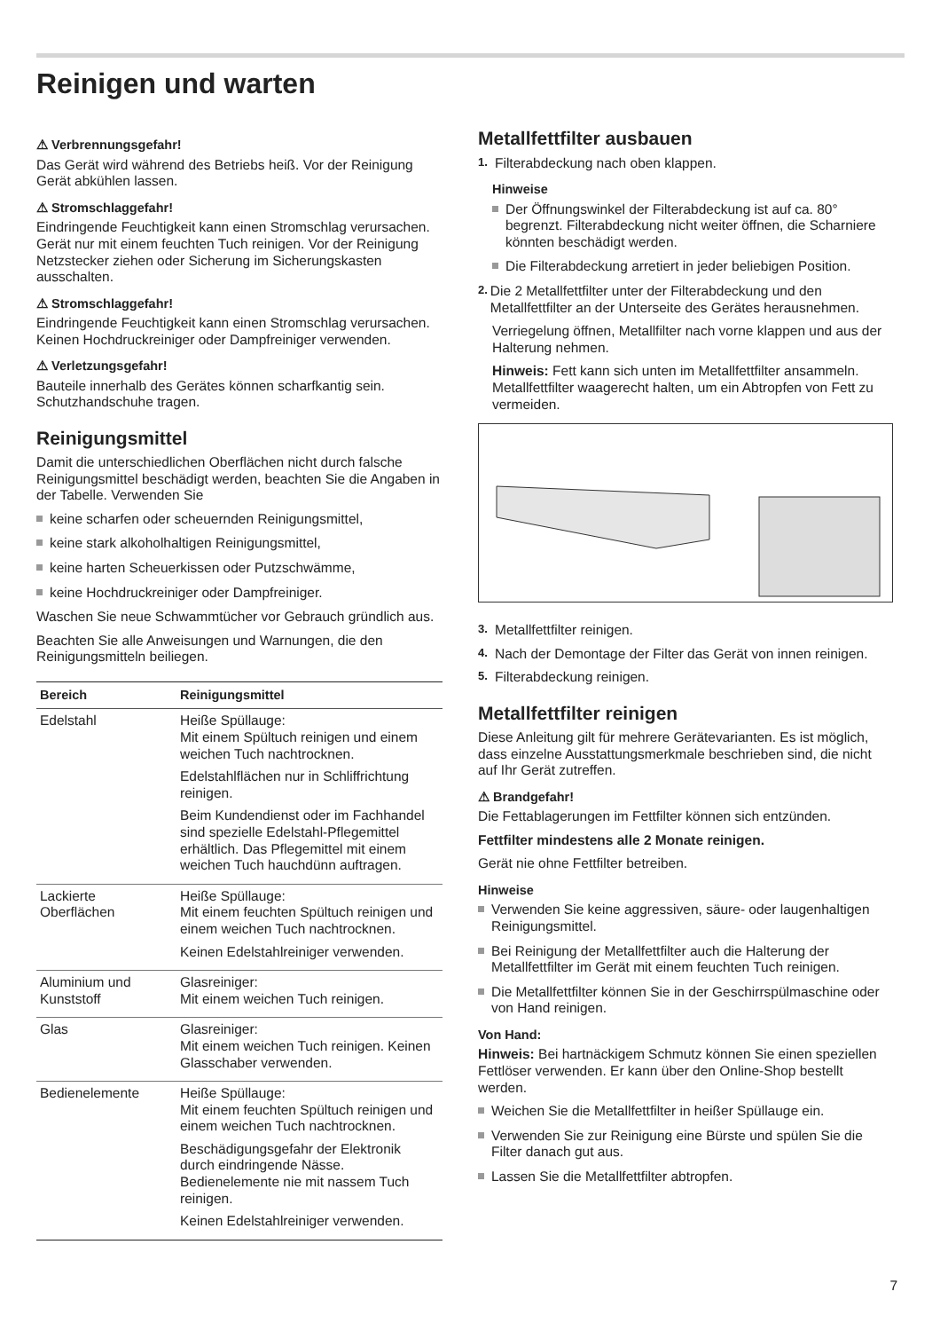Reinigen und warten
⚠ Verbrennungsgefahr!
Das Gerät wird während des Betriebs heiß. Vor der Reinigung Gerät abkühlen lassen.
⚠ Stromschlaggefahr!
Eindringende Feuchtigkeit kann einen Stromschlag verursachen. Gerät nur mit einem feuchten Tuch reinigen. Vor der Reinigung Netzstecker ziehen oder Sicherung im Sicherungskasten ausschalten.
⚠ Stromschlaggefahr!
Eindringende Feuchtigkeit kann einen Stromschlag verursachen. Keinen Hochdruckreiniger oder Dampfreiniger verwenden.
⚠ Verletzungsgefahr!
Bauteile innerhalb des Gerätes können scharfkantig sein. Schutzhandschuhe tragen.
Reinigungsmittel
Damit die unterschiedlichen Oberflächen nicht durch falsche Reinigungsmittel beschädigt werden, beachten Sie die Angaben in der Tabelle. Verwenden Sie
keine scharfen oder scheuernden Reinigungsmittel,
keine stark alkoholhaltigen Reinigungsmittel,
keine harten Scheuerkissen oder Putzschwämme,
keine Hochdruckreiniger oder Dampfreiniger.
Waschen Sie neue Schwammtücher vor Gebrauch gründlich aus.
Beachten Sie alle Anweisungen und Warnungen, die den Reinigungsmitteln beiliegen.
| Bereich | Reinigungsmittel |
| --- | --- |
| Edelstahl | Heiße Spüllauge: Mit einem Spültuch reinigen und einem weichen Tuch nachtrocknen. Edelstahlflächen nur in Schliffrichtung reinigen. Beim Kundendienst oder im Fachhandel sind spezielle Edelstahl-Pflegemittel erhältlich. Das Pflegemittel mit einem weichen Tuch hauchdünn auftragen. |
| Lackierte Oberflächen | Heiße Spüllauge: Mit einem feuchten Spültuch reinigen und einem weichen Tuch nachtrocknen. Keinen Edelstahlreiniger verwenden. |
| Aluminium und Kunststoff | Glasreiniger: Mit einem weichen Tuch reinigen. |
| Glas | Glasreiniger: Mit einem weichen Tuch reinigen. Keinen Glasschaber verwenden. |
| Bedienelemente | Heiße Spüllauge: Mit einem feuchten Spültuch reinigen und einem weichen Tuch nachtrocknen. Beschädigungsgefahr der Elektronik durch eindringende Nässe. Bedienelemente nie mit nassem Tuch reinigen. Keinen Edelstahlreiniger verwenden. |
Metallfettfilter ausbauen
1. Filterabdeckung nach oben klappen.
Hinweise
Der Öffnungswinkel der Filterabdeckung ist auf ca. 80° begrenzt. Filterabdeckung nicht weiter öffnen, die Scharniere könnten beschädigt werden.
Die Filterabdeckung arretiert in jeder beliebigen Position.
2. Die 2 Metallfettfilter unter der Filterabdeckung und den Metallfettfilter an der Unterseite des Gerätes herausnehmen.
Verriegelung öffnen, Metallfilter nach vorne klappen und aus der Halterung nehmen.
Hinweis: Fett kann sich unten im Metallfettfilter ansammeln. Metallfettfilter waagerecht halten, um ein Abtropfen von Fett zu vermeiden.
3. Metallfettfilter reinigen.
4. Nach der Demontage der Filter das Gerät von innen reinigen.
5. Filterabdeckung reinigen.
Metallfettfilter reinigen
Diese Anleitung gilt für mehrere Gerätevarianten. Es ist möglich, dass einzelne Ausstattungsmerkmale beschrieben sind, die nicht auf Ihr Gerät zutreffen.
⚠ Brandgefahr!
Die Fettablagerungen im Fettfilter können sich entzünden.
Fettfilter mindestens alle 2 Monate reinigen.
Gerät nie ohne Fettfilter betreiben.
Hinweise
Verwenden Sie keine aggressiven, säure- oder laugenhaltigen Reinigungsmittel.
Bei Reinigung der Metallfettfilter auch die Halterung der Metallfettfilter im Gerät mit einem feuchten Tuch reinigen.
Die Metallfettfilter können Sie in der Geschirrspülmaschine oder von Hand reinigen.
Von Hand:
Hinweis: Bei hartnäckigem Schmutz können Sie einen speziellen Fettlöser verwenden. Er kann über den Online-Shop bestellt werden.
Weichen Sie die Metallfettfilter in heißer Spüllauge ein.
Verwenden Sie zur Reinigung eine Bürste und spülen Sie die Filter danach gut aus.
Lassen Sie die Metallfettfilter abtropfen.
7